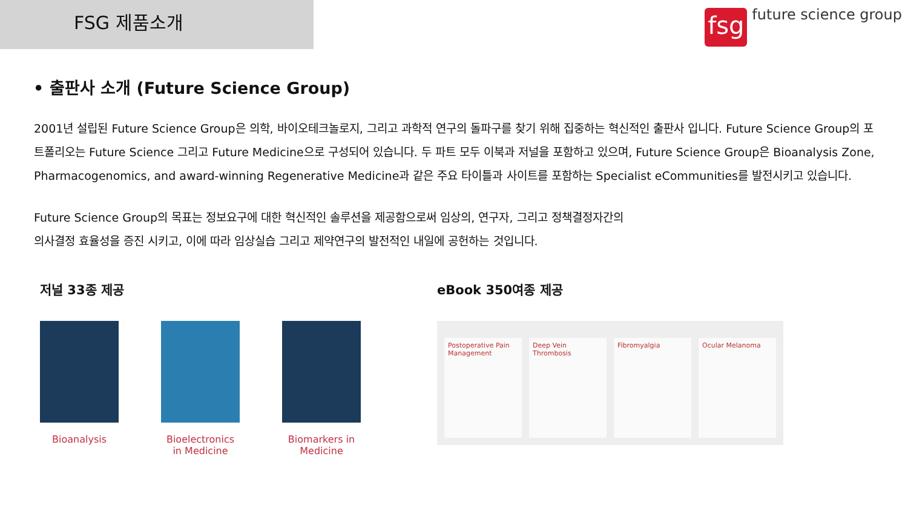FSG 제품소개
fsg
future science group
• 출판사 소개 (Future Science Group)
2001년 설립된 Future Science Group은 의학, 바이오테크놀로지, 그리고 과학적 연구의 돌파구를 찾기 위해 집중하는 혁신적인 출판사 입니다. Future Science Group의 포트폴리오는 Future Science 그리고 Future Medicine으로 구성되어 있습니다. 두 파트 모두 이북과 저널을 포함하고 있으며, Future Science Group은 Bioanalysis Zone, Pharmacogenomics, and award-winning Regenerative Medicine과 같은 주요 타이틀과 사이트를 포함하는 Specialist eCommunities를 발전시키고 있습니다.
Future Science Group의 목표는 정보요구에 대한 혁신적인 솔루션을 제공함으로써 임상의, 연구자, 그리고 정책결정자간의
의사결정 효율성을 증진 시키고, 이에 따라 임상실습 그리고 제약연구의 발전적인 내일에 공헌하는 것입니다.
저널 33종 제공
Bioanalysis Bioelectronics in Medicine
Biomarkers in Medicine
eBook 350여종 제공
Postoperative Pain Management Deep Vein Thrombosis Fibromyalgia Ocular Melanoma